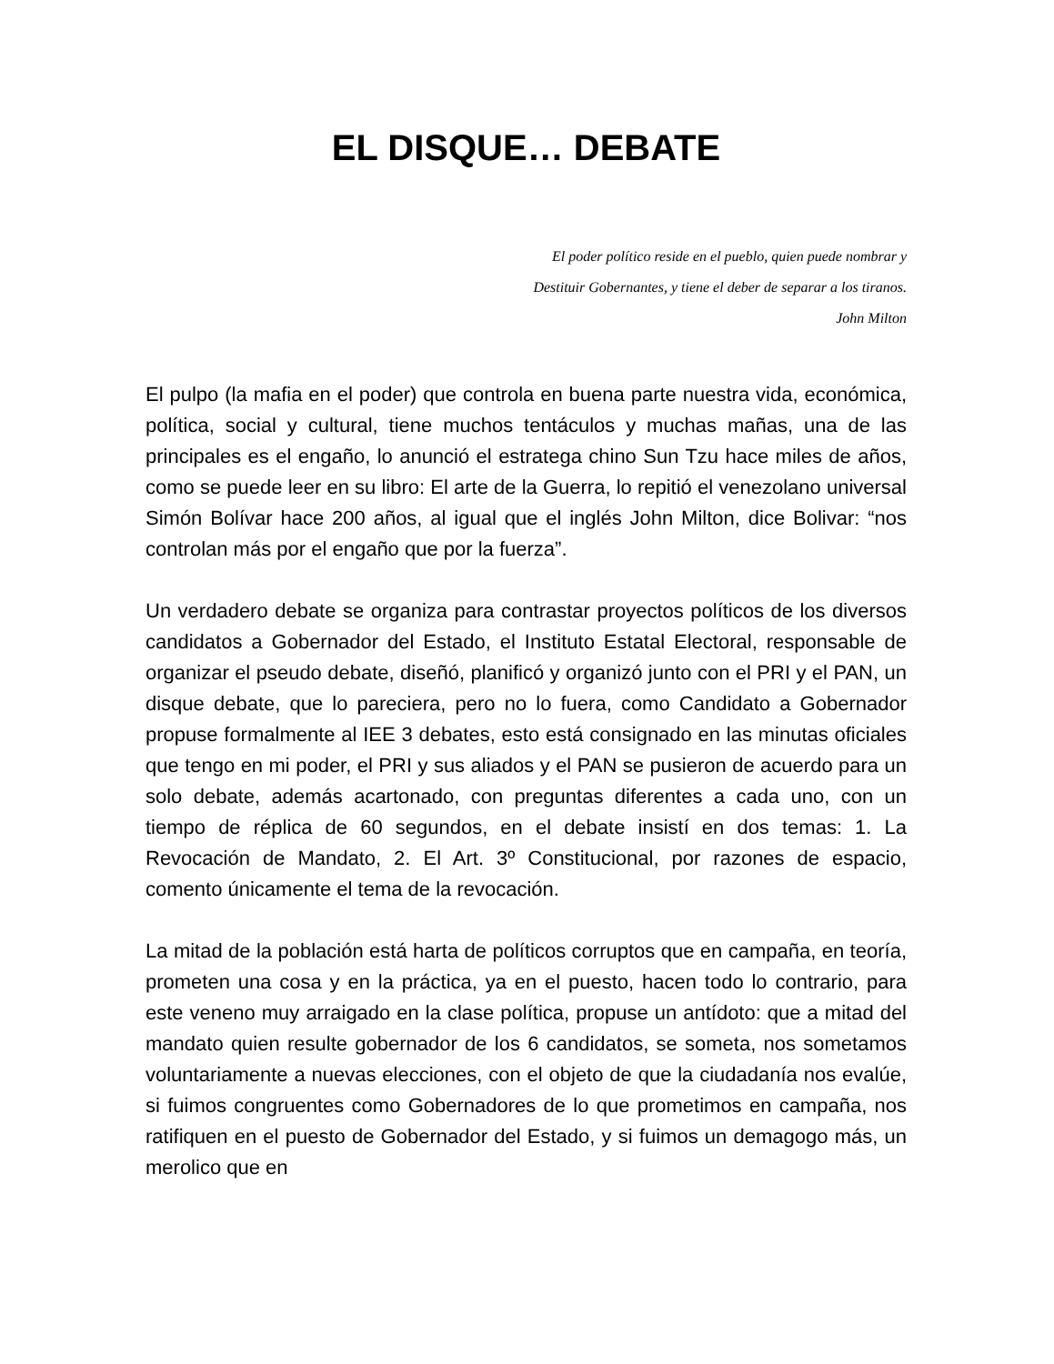EL DISQUE… DEBATE
El poder político reside en el pueblo, quien puede nombrar y
Destituir Gobernantes, y tiene el deber de separar a los tiranos.
John Milton
El pulpo (la mafia en el poder) que controla en buena parte nuestra vida, económica, política, social y cultural, tiene muchos tentáculos y muchas mañas, una de las principales es el engaño, lo anunció el estratega chino Sun Tzu hace miles de años, como se puede leer en su libro: El arte de la Guerra, lo repitió el venezolano universal Simón Bolívar hace 200 años, al igual que el inglés John Milton, dice Bolivar: “nos controlan más por el engaño que por la fuerza”.
Un verdadero debate se organiza para contrastar proyectos políticos de los diversos candidatos a Gobernador del Estado, el Instituto Estatal Electoral, responsable de organizar el pseudo debate, diseñó, planificó y organizó junto con el PRI y el PAN, un disque debate, que lo pareciera, pero no lo fuera, como Candidato a Gobernador propuse formalmente al IEE 3 debates, esto está consignado en las minutas oficiales que tengo en mi poder, el PRI y sus aliados y el PAN se pusieron de acuerdo para un solo debate, además acartonado, con preguntas diferentes a cada uno, con un tiempo de réplica de 60 segundos, en el debate insistí en dos temas: 1. La Revocación de Mandato, 2. El Art. 3º Constitucional, por razones de espacio, comento únicamente el tema de la revocación.
La mitad de la población está harta de políticos corruptos que en campaña, en teoría, prometen una cosa y en la práctica, ya en el puesto, hacen todo lo contrario, para este veneno muy arraigado en la clase política, propuse un antídoto: que a mitad del mandato quien resulte gobernador de los 6 candidatos, se someta, nos sometamos voluntariamente a nuevas elecciones, con el objeto de que la ciudadanía nos evalúe, si fuimos congruentes como Gobernadores de lo que prometimos en campaña, nos ratifiquen en el puesto de Gobernador del Estado, y si fuimos un demagogo más, un merolico que en